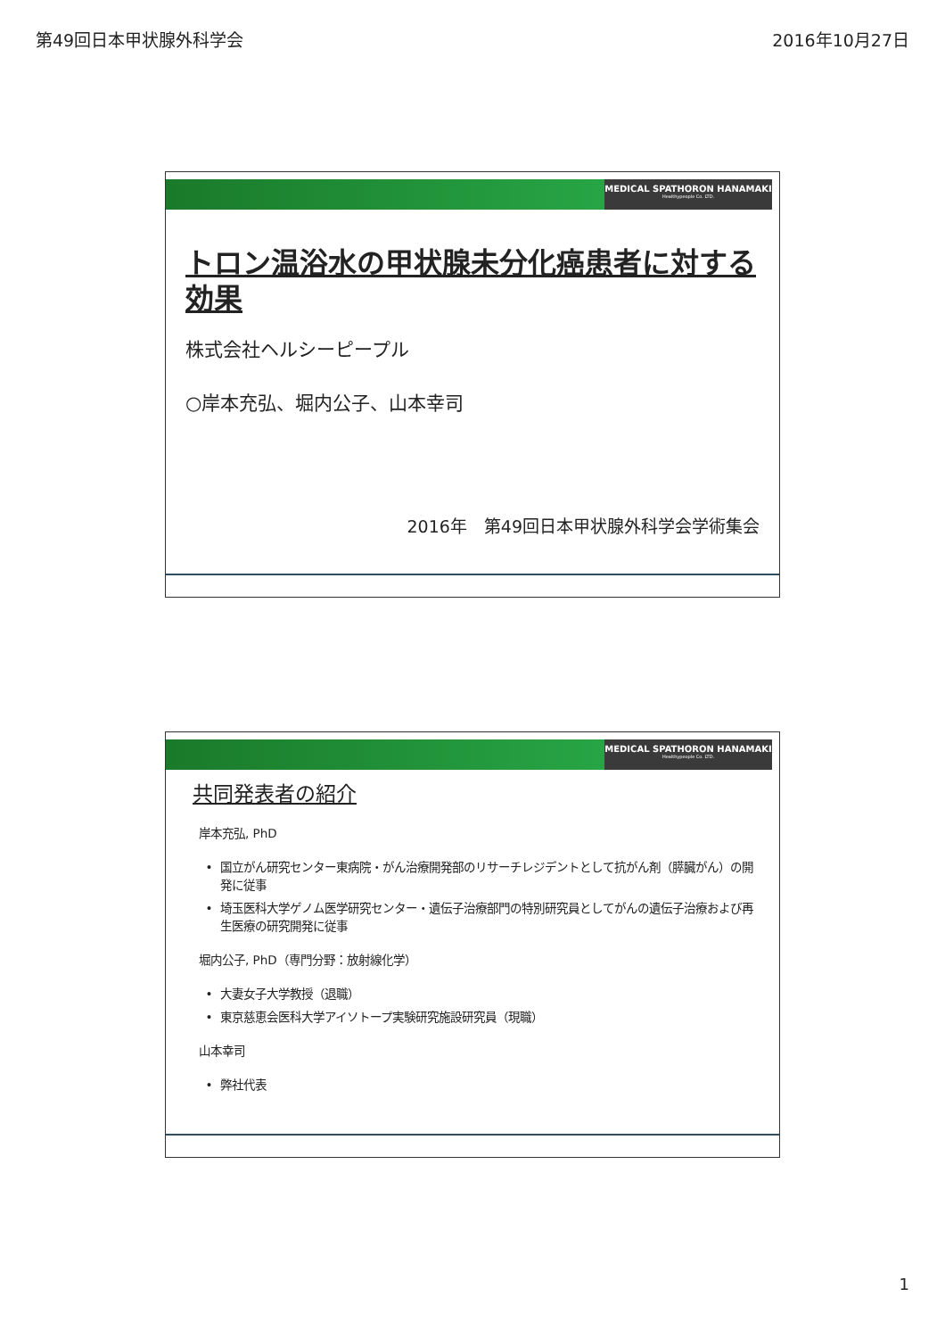第49回日本甲状腺外科学会 2016年10月27日
MEDICAL SPATHORON HANAMAKI
Healthypeople Co. LTD.
トロン温浴水の甲状腺未分化癌患者に対する効果
株式会社ヘルシーピープル
○岸本充弘、堀内公子、山本幸司
2016年　第49回日本甲状腺外科学会学術集会
MEDICAL SPATHORON HANAMAKI
Healthypeople Co. LTD.
共同発表者の紹介
岸本充弘, PhD
国立がん研究センター東病院・がん治療開発部のリサーチレジデントとして抗がん剤（膵臓がん）の開発に従事
埼玉医科大学ゲノム医学研究センター・遺伝子治療部門の特別研究員としてがんの遺伝子治療および再生医療の研究開発に従事
堀内公子, PhD（専門分野：放射線化学）
大妻女子大学教授（退職）
東京慈恵会医科大学アイソトープ実験研究施設研究員（現職）
山本幸司
弊社代表
1